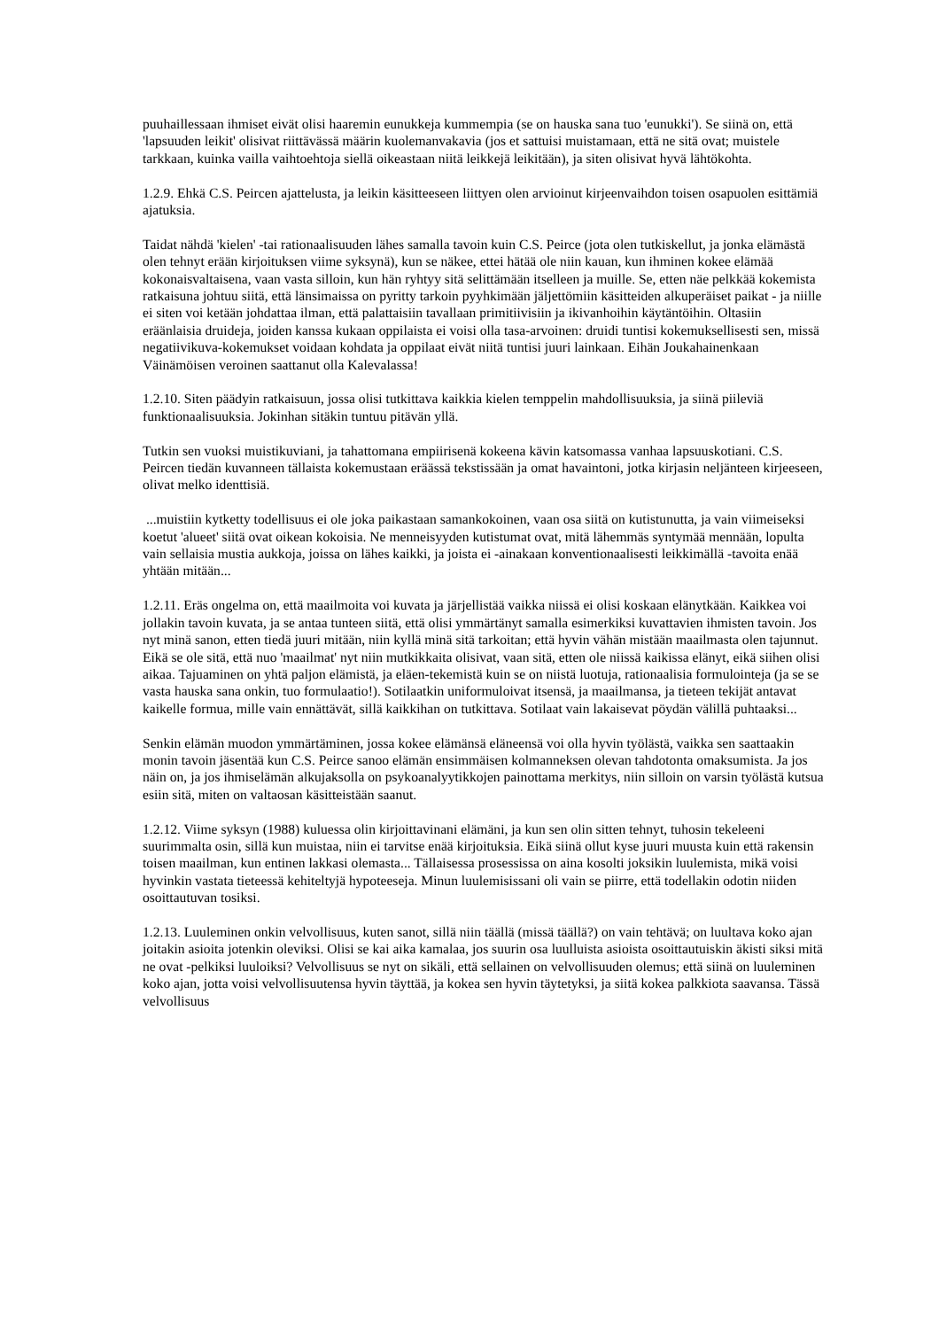puuhaillessaan ihmiset eivät olisi haaremin eunukkeja kummempia (se on hauska sana tuo 'eunukki'). Se siinä on, että 'lapsuuden leikit' olisivat riittävässä määrin kuolemanvakavia (jos et sattuisi muistamaan, että ne sitä ovat; muistele tarkkaan, kuinka vailla vaihtoehtoja siellä oikeastaan niitä leikkejä leikitään), ja siten olisivat hyvä lähtökohta.
1.2.9. Ehkä C.S. Peircen ajattelusta, ja leikin käsitteeseen liittyen olen arvioinut kirjeenvaihdon toisen osapuolen esittämiä ajatuksia.
Taidat nähdä 'kielen' -tai rationaalisuuden lähes samalla tavoin kuin C.S. Peirce (jota olen tutkiskellut, ja jonka elämästä olen tehnyt erään kirjoituksen viime syksynä), kun se näkee, ettei hätää ole niin kauan, kun ihminen kokee elämää kokonaisvaltaisena, vaan vasta silloin, kun hän ryhtyy sitä selittämään itselleen ja muille. Se, etten näe pelkkää kokemista ratkaisuna johtuu siitä, että länsimaissa on pyritty tarkoin pyyhkimään jäljettömiin käsitteiden alkuperäiset paikat - ja niille ei siten voi ketään johdattaa ilman, että palattaisiin tavallaan primitiivisiin ja ikivanhoihin käytäntöihin. Oltasiin eräänlaisia druideja, joiden kanssa kukaan oppilaista ei voisi olla tasa-arvoinen: druidi tuntisi kokemuksellisesti sen, missä negatiivikuva-kokemukset voidaan kohdata ja oppilaat eivät niitä tuntisi juuri lainkaan. Eihän Joukahainenkaan Väinämöisen veroinen saattanut olla Kalevalassa!
1.2.10. Siten päädyin ratkaisuun, jossa olisi tutkittava kaikkia kielen temppelin mahdollisuuksia, ja siinä piileviä funktionaalisuuksia. Jokinhan sitäkin tuntuu pitävän yllä.
Tutkin sen vuoksi muistikuviani, ja tahattomana empiirisenä kokeena kävin katsomassa vanhaa lapsuuskotiani. C.S. Peircen tiedän kuvanneen tällaista kokemustaan eräässä tekstissään ja omat havaintoni, jotka kirjasin neljänteen kirjeeseen, olivat melko identtisiä.
...muistiin kytketty todellisuus ei ole joka paikastaan samankokoinen, vaan osa siitä on kutistunutta, ja vain viimeiseksi koetut 'alueet' siitä ovat oikean kokoisia. Ne menneisyyden kutistumat ovat, mitä lähemmäs syntymää mennään, lopulta vain sellaisia mustia aukkoja, joissa on lähes kaikki, ja joista ei -ainakaan konventionaalisesti leikkimällä -tavoita enää yhtään mitään...
1.2.11. Eräs ongelma on, että maailmoita voi kuvata ja järjellistää vaikka niissä ei olisi koskaan elänytkään. Kaikkea voi jollakin tavoin kuvata, ja se antaa tunteen siitä, että olisi ymmärtänyt samalla esimerkiksi kuvattavien ihmisten tavoin. Jos nyt minä sanon, etten tiedä juuri mitään, niin kyllä minä sitä tarkoitan; että hyvin vähän mistään maailmasta olen tajunnut. Eikä se ole sitä, että nuo 'maailmat' nyt niin mutkikkaita olisivat, vaan sitä, etten ole niissä kaikissa elänyt, eikä siihen olisi aikaa. Tajuaminen on yhtä paljon elämistä, ja eläen-tekemistä kuin se on niistä luotuja, rationaalisia formulointeja (ja se se vasta hauska sana onkin, tuo formulaatio!). Sotilaatkin uniformuloivat itsensä, ja maailmansa, ja tieteen tekijät antavat kaikelle formua, mille vain ennättävät, sillä kaikkihan on tutkittava. Sotilaat vain lakaisevat pöydän välillä puhtaaksi...
Senkin elämän muodon ymmärtäminen, jossa kokee elämänsä eläneensä voi olla hyvin työlästä, vaikka sen saattaakin monin tavoin jäsentää kun C.S. Peirce sanoo elämän ensimmäisen kolmanneksen olevan tahdotonta omaksumista. Ja jos näin on, ja jos ihmiselämän alkujaksolla on psykoanalyytikkojen painottama merkitys, niin silloin on varsin työlästä kutsua esiin sitä, miten on valtaosan käsitteistään saanut.
1.2.12. Viime syksyn (1988) kuluessa olin kirjoittavinani elämäni, ja kun sen olin sitten tehnyt, tuhosin tekeleeni suurimmalta osin, sillä kun muistaa, niin ei tarvitse enää kirjoituksia. Eikä siinä ollut kyse juuri muusta kuin että rakensin toisen maailman, kun entinen lakkasi olemasta... Tällaisessa prosessissa on aina kosolti joksikin luulemista, mikä voisi hyvinkin vastata tieteessä kehiteltyjä hypoteeseja. Minun luulemisissani oli vain se piirre, että todellakin odotin niiden osoittautuvan tosiksi.
1.2.13. Luuleminen onkin velvollisuus, kuten sanot, sillä niin täällä (missä täällä?) on vain tehtävä; on luultava koko ajan joitakin asioita jotenkin oleviksi. Olisi se kai aika kamalaa, jos suurin osa luulluista asioista osoittautuiskin äkisti siksi mitä ne ovat -pelkiksi luuloiksi? Velvollisuus se nyt on sikäli, että sellainen on velvollisuuden olemus; että siinä on luuleminen koko ajan, jotta voisi velvollisuutensa hyvin täyttää, ja kokea sen hyvin täytetyksi, ja siitä kokea palkkiota saavansa. Tässä velvollisuus